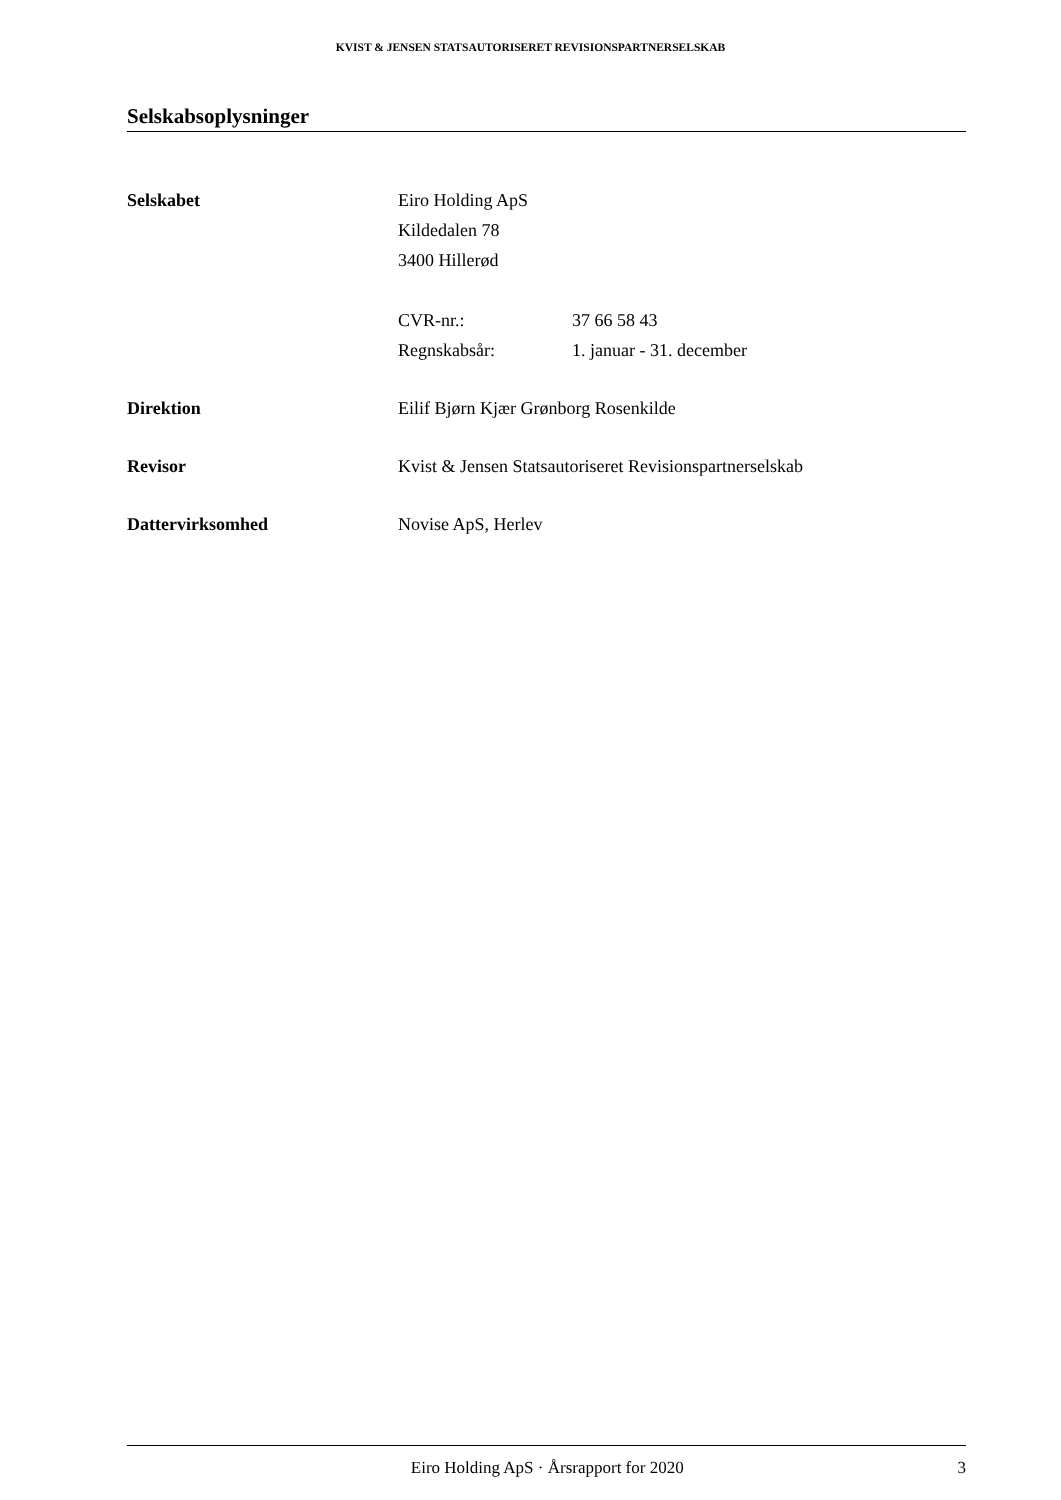KVIST & JENSEN STATSAUTORISERET REVISIONSPARTNERSELSKAB
Selskabsoplysninger
Selskabet Eiro Holding ApS
Kildedalen 78
3400 Hillerød
CVR-nr.: 37 66 58 43
Regnskabsår: 1. januar - 31. december
Direktion Eilif Bjørn Kjær Grønborg Rosenkilde
Revisor Kvist & Jensen Statsautoriseret Revisionspartnerselskab
Dattervirksomhed Novise ApS, Herlev
Eiro Holding ApS · Årsrapport for 2020 3